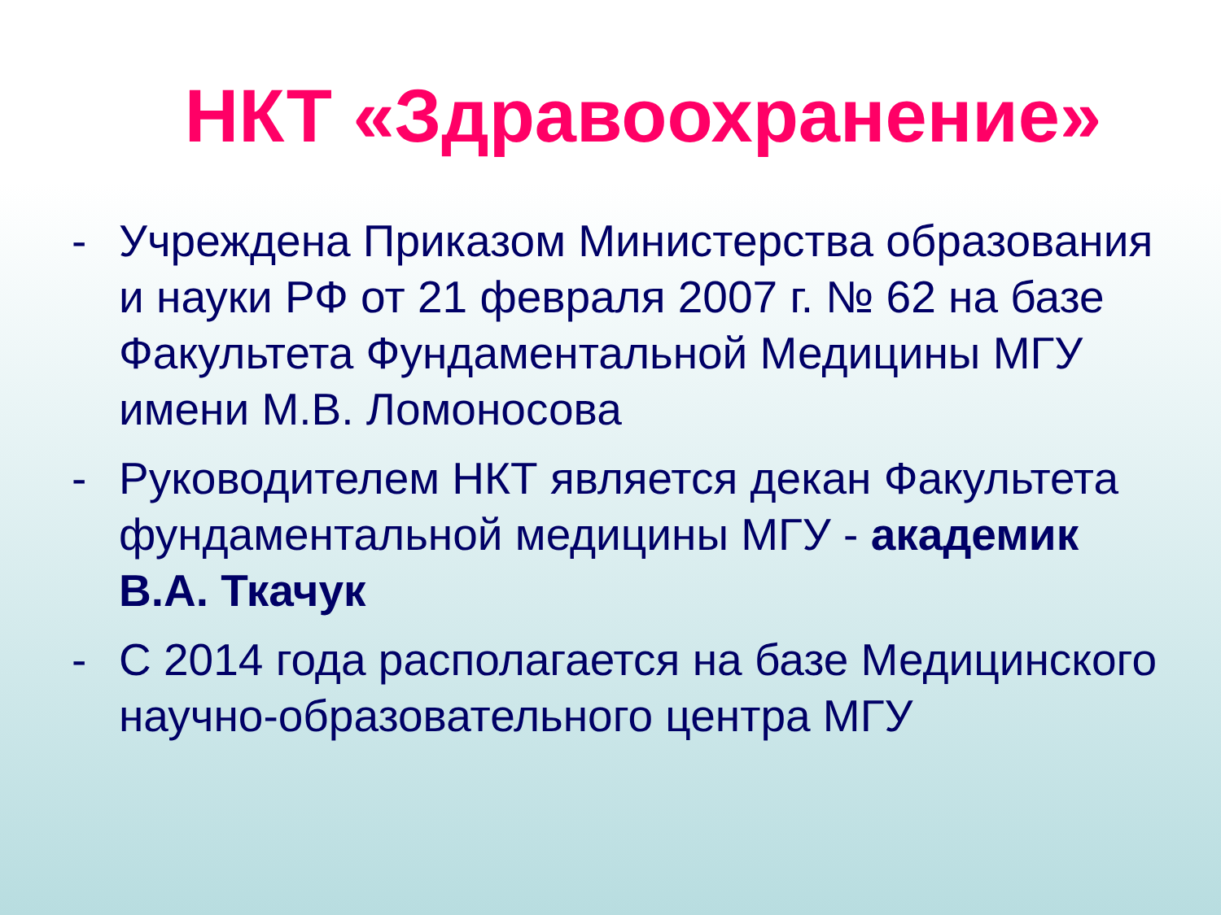НКТ «Здравоохранение»
- Учреждена Приказом Министерства образования и науки РФ от 21 февраля 2007 г. № 62 на базе Факультета Фундаментальной Медицины МГУ имени М.В. Ломоносова
- Руководителем НКТ является декан Факультета фундаментальной медицины МГУ - академик В.А. Ткачук
- С 2014 года располагается на базе Медицинского научно-образовательного центра МГУ